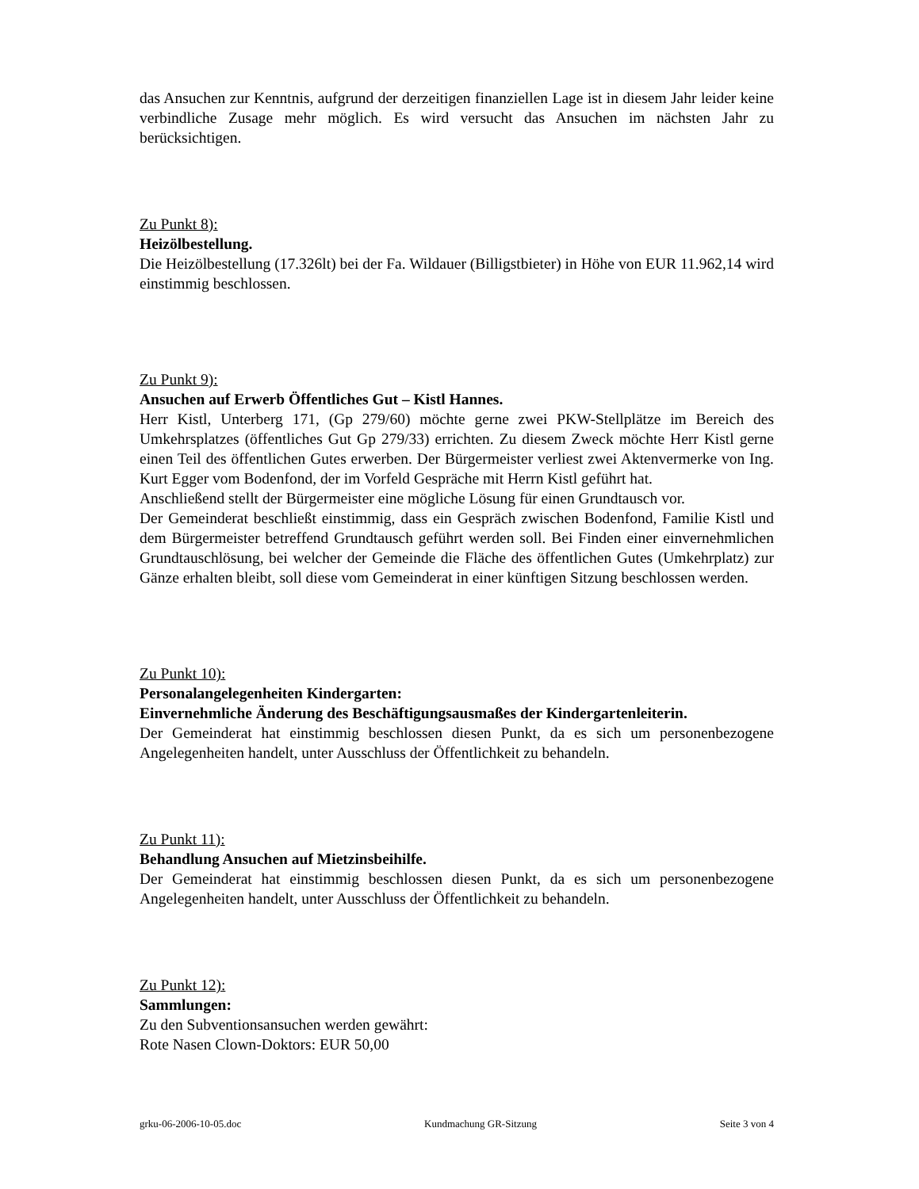das Ansuchen zur Kenntnis, aufgrund der derzeitigen finanziellen Lage ist in diesem Jahr leider keine verbindliche Zusage mehr möglich. Es wird versucht das Ansuchen im nächsten Jahr zu berücksichtigen.
Zu Punkt 8):
Heizölbestellung.
Die Heizölbestellung (17.326lt) bei der Fa. Wildauer (Billigstbieter) in Höhe von EUR 11.962,14 wird einstimmig beschlossen.
Zu Punkt 9):
Ansuchen auf Erwerb Öffentliches Gut – Kistl Hannes.
Herr Kistl, Unterberg 171, (Gp 279/60) möchte gerne zwei PKW-Stellplätze im Bereich des Umkehrsplatzes (öffentliches Gut Gp 279/33) errichten. Zu diesem Zweck möchte Herr Kistl gerne einen Teil des öffentlichen Gutes erwerben. Der Bürgermeister verliest zwei Aktenvermerke von Ing. Kurt Egger vom Bodenfond, der im Vorfeld Gespräche mit Herrn Kistl geführt hat.
Anschließend stellt der Bürgermeister eine mögliche Lösung für einen Grundtausch vor.
Der Gemeinderat beschließt einstimmig, dass ein Gespräch zwischen Bodenfond, Familie Kistl und dem Bürgermeister betreffend Grundtausch geführt werden soll. Bei Finden einer einvernehmlichen Grundtauschlösung, bei welcher der Gemeinde die Fläche des öffentlichen Gutes (Umkehrplatz) zur Gänze erhalten bleibt, soll diese vom Gemeinderat in einer künftigen Sitzung beschlossen werden.
Zu Punkt 10):
Personalangelegenheiten Kindergarten:
Einvernehmliche Änderung des Beschäftigungsausmaßes der Kindergartenleiterin.
Der Gemeinderat hat einstimmig beschlossen diesen Punkt, da es sich um personenbezogene Angelegenheiten handelt, unter Ausschluss der Öffentlichkeit zu behandeln.
Zu Punkt 11):
Behandlung Ansuchen auf Mietzinsbeihilfe.
Der Gemeinderat hat einstimmig beschlossen diesen Punkt, da es sich um personenbezogene Angelegenheiten handelt, unter Ausschluss der Öffentlichkeit zu behandeln.
Zu Punkt 12):
Sammlungen:
Zu den Subventionsansuchen werden gewährt:
Rote Nasen Clown-Doktors: EUR 50,00
grku-06-2006-10-05.doc Kundmachung GR-Sitzung Seite 3 von 4